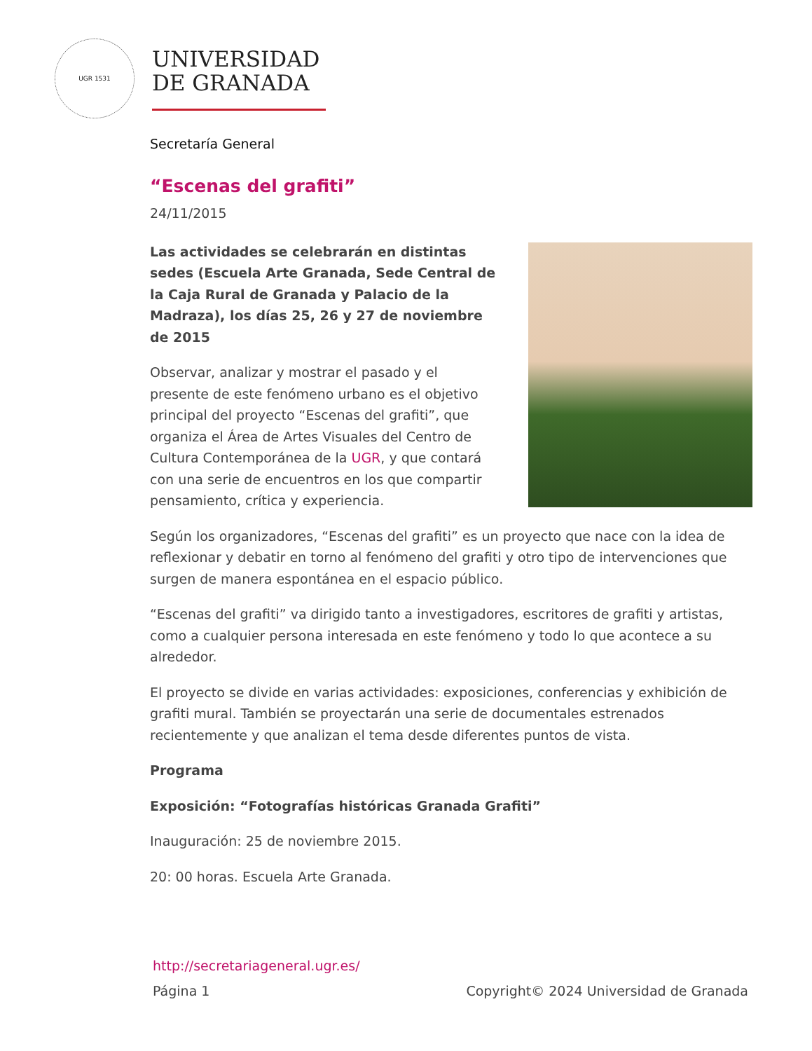UGR 1531
UNIVERSIDAD
DE GRANADA
Secretaría General
“Escenas del grafiti”
24/11/2015
Las actividades se celebrarán en distintas sedes (Escuela Arte Granada, Sede Central de la Caja Rural de Granada y Palacio de la Madraza), los días 25, 26 y 27 de noviembre de 2015
Observar, analizar y mostrar el pasado y el presente de este fenómeno urbano es el objetivo principal del proyecto “Escenas del grafiti”, que organiza el Área de Artes Visuales del Centro de Cultura Contemporánea de la UGR, y que contará con una serie de encuentros en los que compartir pensamiento, crítica y experiencia.
Según los organizadores, “Escenas del grafiti” es un proyecto que nace con la idea de reflexionar y debatir en torno al fenómeno del grafiti y otro tipo de intervenciones que surgen de manera espontánea en el espacio público.
“Escenas del grafiti” va dirigido tanto a investigadores, escritores de grafiti y artistas, como a cualquier persona interesada en este fenómeno y todo lo que acontece a su alrededor.
El proyecto se divide en varias actividades: exposiciones, conferencias y exhibición de grafiti mural. También se proyectarán una serie de documentales estrenados recientemente y que analizan el tema desde diferentes puntos de vista.
Programa
Exposición: “Fotografías históricas Granada Grafiti”
Inauguración: 25 de noviembre 2015.
20: 00 horas. Escuela Arte Granada.
http://secretariageneral.ugr.es/
Página 1 Copyright© 2024 Universidad de Granada